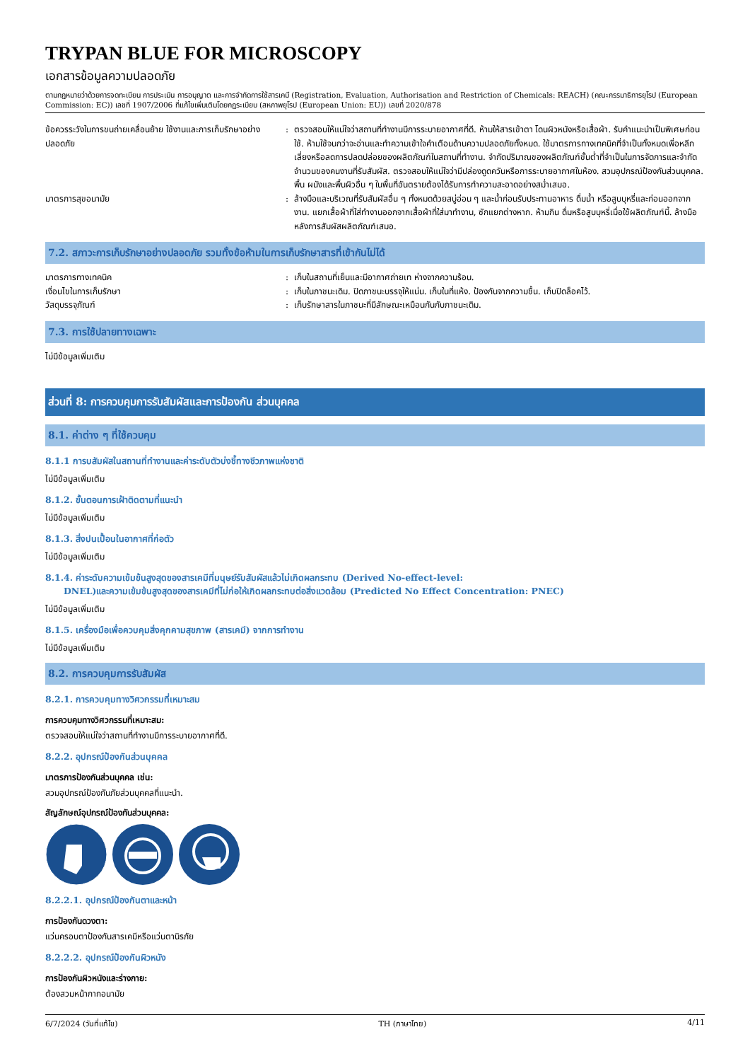TRYPAN BLUE FOR MICROSCOPY
เอกสารข้อมูลความปลอดภัย
ตามกฎหมายว่าด้วยการจดทะเบียน การประเมิน การอนุญาต และการจำกัดการใช้สารเคมี (Registration, Evaluation, Authorisation and Restriction of Chemicals: REACH) (คณะกรรมาธิการยุโรป (European Commission: EC)) เลขที่ 1907/2006 ที่แก้ไขเพิ่มเติมโดยกฎระเบียบ (สหภาพยุโรป (European Union: EU)) เลขที่ 2020/878
ข้อควรระวังในการขนถ่ายเคลื่อนย้าย ใช้งานและการเก็บรักษาอย่างปลอดภัย
: ตรวจสอบให้แน่ใจว่าสถานที่ทำงานมีการระบายอากาศที่ดี. ห้ามให้สารเข้าตา โดนผิวหนังหรือเสื้อผ้า. รับคำแนะนำเป็นพิเศษก่อนใช้. ห้ามใช้จนกว่าจะอ่านและทำความเข้าใจคำเตือนด้านความปลอดภัยทั้งหมด. ใช้มาตรการทางเทคนิคที่จำเป็นทั้งหมดเพื่อหลีกเลี่ยงหรือลดการปลดปล่อยของผลิตภัณฑ์ในสถานที่ทำงาน. จำกัดปริมาณของผลิตภัณฑ์ขั้นต่ำที่จำเป็นในการจัดการและจำกัดจำนวนของคนงานที่รับสัมผัส. ตรวจสอบให้แน่ใจว่ามีปล่องดูดควันหรือการระบายอากาศในห้อง. สวมอุปกรณ์ป้องกันส่วนบุคคล. พื้น ผนังและพื้นผิวอื่น ๆ ในพื้นที่อันตรายต้องได้รับการทำความสะอาดอย่างสม่ำเสมอ.
มาตรการสุขอนามัย : ล้างมือและบริเวณที่รับสัมผัสอื่น ๆ ทั้งหมดด้วยสบู่อ่อน ๆ และน้ำก่อนรับประทานอาหาร ดื่มน้ำ หรือสูบบุหรี่และก่อนออกจากงาน. แยกเสื้อผ้าที่ใส่ทำงานออกจากเสื้อผ้าที่ใส่มาทำงาน, ซักแยกต่างหาก. ห้ามกิน ดื่มหรือสูบบุหรี่เมื่อใช้ผลิตภัณฑ์นี้. ล้างมือหลังการสัมผัสผลิตภัณฑ์เสมอ.
7.2. สภาวะการเก็บรักษาอย่างปลอดภัย รวมทั้งข้อห้ามในการเก็บรักษาสารที่เข้ากันไม่ได้
มาตรการทางเทคนิค : เก็บในสถานที่เย็นและมีอากาศถ่ายเท ห่างจากความร้อน.
เงื่อนไขในการเก็บรักษา : เก็บในภาชนะเดิม. ปิดภาชนะบรรจุให้แน่น. เก็บในที่แห้ง. ป้องกันจากความชื้น. เก็บปิดล็อคไว้.
วัสดุบรรจุภัณฑ์ : เก็บรักษาสารในภาชนะที่มีลักษณะเหมือนกันกับภาชนะเดิม.
7.3. การใช้ปลายทางเฉพาะ
ไม่มีข้อมูลเพิ่มเติม
ส่วนที่ 8: การควบคุมการรับสัมผัสและการป้องกัน ส่วนบุคคล
8.1. ค่าต่าง ๆ ที่ใช้ควบคุม
8.1.1 การบสัมผัสในสถานที่ทำงานและค่าระดับตัวบ่งชี้ทางชีวภาพแห่งชาติ
ไม่มีข้อมูลเพิ่มเติม
8.1.2. ขั้นตอนการเฝ้าติดตามที่แนะนำ
ไม่มีข้อมูลเพิ่มเติม
8.1.3. สิ่งปนเปื้อนในอากาศที่ก่อตัว
ไม่มีข้อมูลเพิ่มเติม
8.1.4. ค่าระดับความเข้มข้นสูงสุดของสารเคมีที่มนุษย์รับสัมผัสแล้วไม่เกิดผลกระทบ (Derived No-effect-level:
DNEL)และความเข้มข้นสูงสุดของสารเคมีที่ไม่ก่อให้เกิดผลกระทบต่อสิ่งแวดล้อม (Predicted No Effect Concentration: PNEC)
ไม่มีข้อมูลเพิ่มเติม
8.1.5. เครื่องมือเพื่อควบคุมสิ่งคุกคามสุขภาพ (สารเคมี) จากการทำงาน
ไม่มีข้อมูลเพิ่มเติม
8.2. การควบคุมการรับสัมผัส
8.2.1. การควบคุมทางวิศวกรรมที่เหมาะสม
การควบคุมทางวิศวกรรมที่เหมาะสม:
ตรวจสอบให้แน่ใจว่าสถานที่ทำงานมีการระบายอากาศที่ดี.
8.2.2. อุปกรณ์ป้องกันส่วนบุคคล
มาตรการป้องกันส่วนบุคคล เช่น:
สวมอุปกรณ์ป้องกันภัยส่วนบุคคลที่แนะนำ.
สัญลักษณ์อุปกรณ์ป้องกันส่วนบุคคล:
8.2.2.1. อุปกรณ์ป้องกันตาและหน้า
การป้องกันดวงตา:
แว่นครอบตาป้องกันสารเคมีหรือแว่นตานิรภัย
8.2.2.2. อุปกรณ์ป้องกันผิวหนัง
การป้องกันผิวหนังและร่างกาย:
ต้องสวมหน้ากากอนามัย
6/7/2024 (วันที่แก้ไข) TH (ภาษาไทย) 4/11